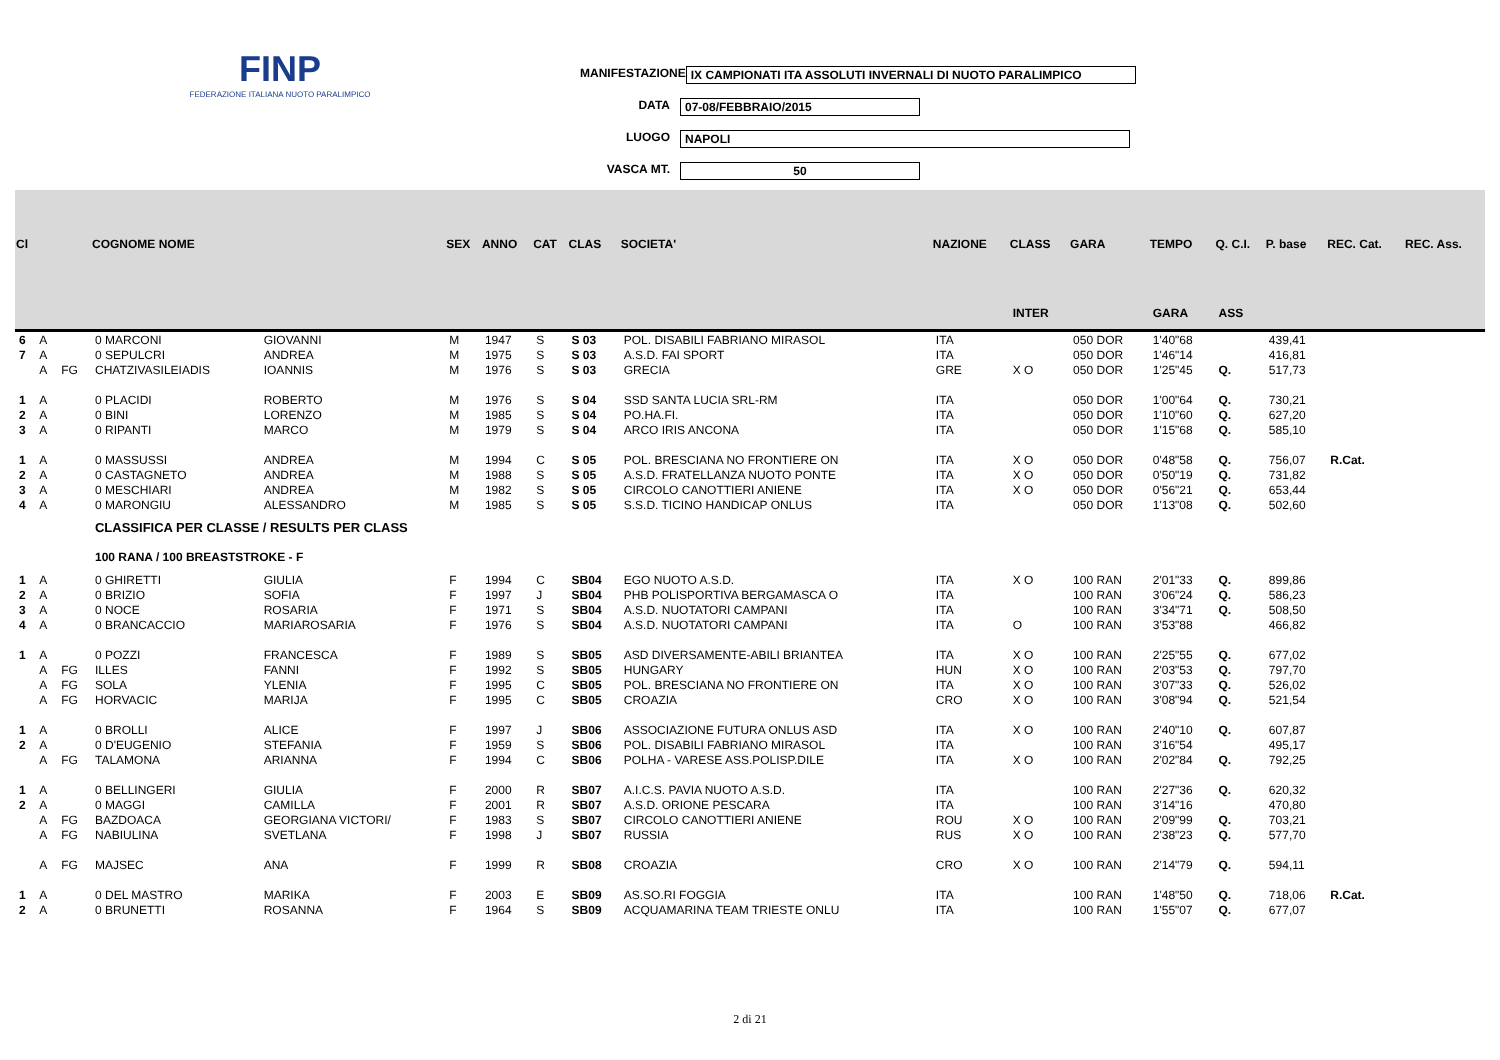FINP
FEDERAZIONE ITALIANA NUOTO PARALIMPICO
MANIFESTAZIONE IX CAMPIONATI ITA ASSOLUTI INVERNALI DI NUOTO PARALIMPICO
DATA 07-08/FEBBRAIO/2015
LUOGO NAPOLI
VASCA MT. 50
| Cl | | | COGNOME NOME | | SEX | ANNO | CAT | CLAS | SOCIETA' | NAZIONE | CLASS | GARA | TEMPO | Q. C.I. | P. base | REC. Cat. | REC. Ass. |
| --- | --- | --- | --- | --- | --- | --- | --- | --- | --- | --- | --- | --- | --- | --- | --- | --- | --- |
| | | | | | | | | | | | INTER | | GARA | ASS | | | |
| 6 | A | | 0 MARCONI | GIOVANNI | M | 1947 | S | S 03 | POL. DISABILI FABRIANO MIRASOL | ITA | | 050 DOR | 1'40"68 | | 439,41 | | |
| 7 | A | | 0 SEPULCRI | ANDREA | M | 1975 | S | S 03 | A.S.D. FAI SPORT | ITA | | 050 DOR | 1'46"14 | | 416,81 | | |
| | A | FG | CHATZIVASILEIADIS | IOANNIS | M | 1976 | S | S 03 | GRECIA | GRE | X O | 050 DOR | 1'25"45 | Q. | 517,73 | | |
| 1 | A | | 0 PLACIDI | ROBERTO | M | 1976 | S | S 04 | SSD SANTA LUCIA SRL-RM | ITA | | 050 DOR | 1'00"64 | Q. | 730,21 | | |
| 2 | A | | 0 BINI | LORENZO | M | 1985 | S | S 04 | PO.HA.FI. | ITA | | 050 DOR | 1'10"60 | Q. | 627,20 | | |
| 3 | A | | 0 RIPANTI | MARCO | M | 1979 | S | S 04 | ARCO IRIS ANCONA | ITA | | 050 DOR | 1'15"68 | Q. | 585,10 | | |
| 1 | A | | 0 MASSUSSI | ANDREA | M | 1994 | C | S 05 | POL. BRESCIANA NO FRONTIERE ON | ITA | X O | 050 DOR | 0'48"58 | Q. | 756,07 | R.Cat. | |
| 2 | A | | 0 CASTAGNETO | ANDREA | M | 1988 | S | S 05 | A.S.D. FRATELLANZA NUOTO PONTE | ITA | X O | 050 DOR | 0'50"19 | Q. | 731,82 | | |
| 3 | A | | 0 MESCHIARI | ANDREA | M | 1982 | S | S 05 | CIRCOLO CANOTTIERI ANIENE | ITA | X O | 050 DOR | 0'56"21 | Q. | 653,44 | | |
| 4 | A | | 0 MARONGIU | ALESSANDRO | M | 1985 | S | S 05 | S.S.D. TICINO HANDICAP ONLUS | ITA | | 050 DOR | 1'13"08 | Q. | 502,60 | | |
| | | | CLASSIFICA PER CLASSE / RESULTS PER CLASS | | | | | | | | | | | | | | |
| | | | 100 RANA / 100 BREASTSTROKE - F | | | | | | | | | | | | | | |
| 1 | A | | 0 GHIRETTI | GIULIA | F | 1994 | C | SB04 | EGO NUOTO A.S.D. | ITA | X O | 100 RAN | 2'01"33 | Q. | 899,86 | | |
| 2 | A | | 0 BRIZIO | SOFIA | F | 1997 | J | SB04 | PHB POLISPORTIVA BERGAMASCA O | ITA | | 100 RAN | 3'06"24 | Q. | 586,23 | | |
| 3 | A | | 0 NOCE | ROSARIA | F | 1971 | S | SB04 | A.S.D. NUOTATORI CAMPANI | ITA | | 100 RAN | 3'34"71 | Q. | 508,50 | | |
| 4 | A | | 0 BRANCACCIO | MARIAROSARIA | F | 1976 | S | SB04 | A.S.D. NUOTATORI CAMPANI | ITA | O | 100 RAN | 3'53"88 | | 466,82 | | |
| 1 | A | | 0 POZZI | FRANCESCA | F | 1989 | S | SB05 | ASD DIVERSAMENTE-ABILI BRIANTEA | ITA | X O | 100 RAN | 2'25"55 | Q. | 677,02 | | |
| | A | FG | ILLES | FANNI | F | 1992 | S | SB05 | HUNGARY | HUN | X O | 100 RAN | 2'03"53 | Q. | 797,70 | | |
| | A | FG | SOLA | YLENIA | F | 1995 | C | SB05 | POL. BRESCIANA NO FRONTIERE ON | ITA | X O | 100 RAN | 3'07"33 | Q. | 526,02 | | |
| | A | FG | HORVACIC | MARIJA | F | 1995 | C | SB05 | CROAZIA | CRO | X O | 100 RAN | 3'08"94 | Q. | 521,54 | | |
| 1 | A | | 0 BROLLI | ALICE | F | 1997 | J | SB06 | ASSOCIAZIONE FUTURA ONLUS ASD | ITA | X O | 100 RAN | 2'40"10 | Q. | 607,87 | | |
| 2 | A | | 0 D'EUGENIO | STEFANIA | F | 1959 | S | SB06 | POL. DISABILI FABRIANO MIRASOL | ITA | | 100 RAN | 3'16"54 | | 495,17 | | |
| | A | FG | TALAMONA | ARIANNA | F | 1994 | C | SB06 | POLHA - VARESE ASS.POLISP.DILE | ITA | X O | 100 RAN | 2'02"84 | Q. | 792,25 | | |
| 1 | A | | 0 BELLINGERI | GIULIA | F | 2000 | R | SB07 | A.I.C.S. PAVIA NUOTO A.S.D. | ITA | | 100 RAN | 2'27"36 | Q. | 620,32 | | |
| 2 | A | | 0 MAGGI | CAMILLA | F | 2001 | R | SB07 | A.S.D. ORIONE PESCARA | ITA | | 100 RAN | 3'14"16 | | 470,80 | | |
| | A | FG | BAZDOACA | GEORGIANA VICTORI/ | F | 1983 | S | SB07 | CIRCOLO CANOTTIERI ANIENE | ROU | X O | 100 RAN | 2'09"99 | Q. | 703,21 | | |
| | A | FG | NABIULINA | SVETLANA | F | 1998 | J | SB07 | RUSSIA | RUS | X O | 100 RAN | 2'38"23 | Q. | 577,70 | | |
| | A | FG | MAJSEC | ANA | F | 1999 | R | SB08 | CROAZIA | CRO | X O | 100 RAN | 2'14"79 | Q. | 594,11 | | |
| 1 | A | | 0 DEL MASTRO | MARIKA | F | 2003 | E | SB09 | AS.SO.RI FOGGIA | ITA | | 100 RAN | 1'48"50 | Q. | 718,06 | R.Cat. | |
| 2 | A | | 0 BRUNETTI | ROSANNA | F | 1964 | S | SB09 | ACQUAMARINA TEAM TRIESTE ONLU | ITA | | 100 RAN | 1'55"07 | Q. | 677,07 | | |
2 di 21